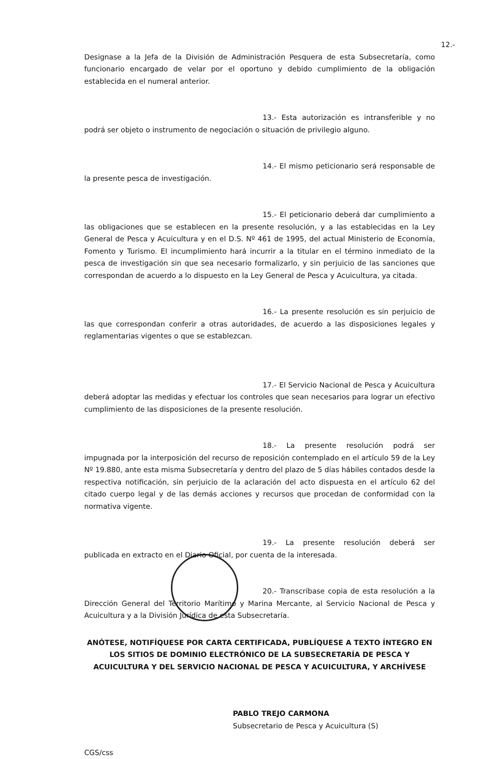12.- Designase a la Jefa de la División de Administración Pesquera de esta Subsecretaría, como funcionario encargado de velar por el oportuno y debido cumplimiento de la obligación establecida en el numeral anterior.
13.- Esta autorización es intransferible y no podrá ser objeto o instrumento de negociación o situación de privilegio alguno.
14.- El mismo peticionario será responsable de la presente pesca de investigación.
15.- El peticionario deberá dar cumplimiento a las obligaciones que se establecen en la presente resolución, y a las establecidas en la Ley General de Pesca y Acuicultura y en el D.S. Nº 461 de 1995, del actual Ministerio de Economía, Fomento y Turismo. El incumplimiento hará incurrir a la titular en el término inmediato de la pesca de investigación sin que sea necesario formalizarlo, y sin perjuicio de las sanciones que correspondan de acuerdo a lo dispuesto en la Ley General de Pesca y Acuicultura, ya citada.
16.- La presente resolución es sin perjuicio de las que correspondan conferir a otras autoridades, de acuerdo a las disposiciones legales y reglamentarias vigentes o que se establezcan.
17.- El Servicio Nacional de Pesca y Acuicultura deberá adoptar las medidas y efectuar los controles que sean necesarios para lograr un efectivo cumplimiento de las disposiciones de la presente resolución.
18.- La presente resolución podrá ser impugnada por la interposición del recurso de reposición contemplado en el artículo 59 de la Ley Nº 19.880, ante esta misma Subsecretaría y dentro del plazo de 5 días hábiles contados desde la respectiva notificación, sin perjuicio de la aclaración del acto dispuesta en el artículo 62 del citado cuerpo legal y de las demás acciones y recursos que procedan de conformidad con la normativa vigente.
19.- La presente resolución deberá ser publicada en extracto en el Diario Oficial, por cuenta de la interesada.
20.- Transcríbase copia de esta resolución a la Dirección General del Territorio Marítimo y Marina Mercante, al Servicio Nacional de Pesca y Acuicultura y a la División Jurídica de esta Subsecretaría.
ANÓTESE, NOTIFÍQUESE POR CARTA CERTIFICADA, PUBLÍQUESE A TEXTO ÍNTEGRO EN LOS SITIOS DE DOMINIO ELECTRÓNICO DE LA SUBSECRETARÍA DE PESCA Y ACUICULTURA Y DEL SERVICIO NACIONAL DE PESCA Y ACUICULTURA, Y ARCHÍVESE
PABLO TREJO CARMONA
Subsecretario de Pesca y Acuicultura (S)
CGS/css